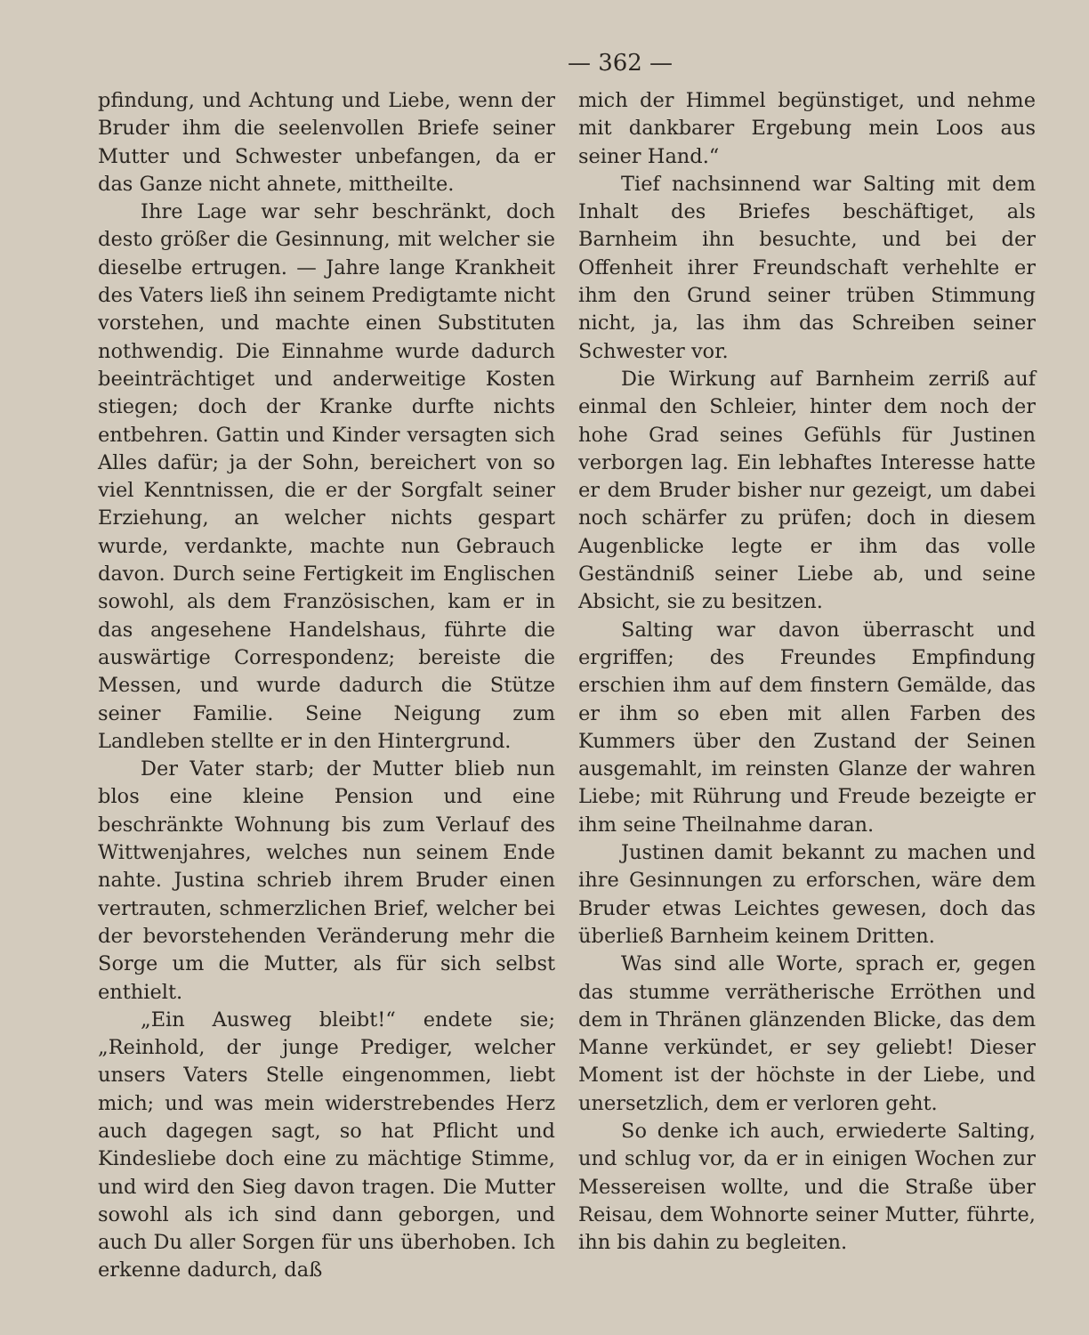— 362 —
pfindung, und Achtung und Liebe, wenn der Bruder ihm die seelenvollen Briefe seiner Mutter und Schwester unbefangen, da er das Ganze nicht ahnete, mittheilte.
Ihre Lage war sehr beschränkt, doch desto größer die Gesinnung, mit welcher sie dieselbe ertrugen. — Jahre lange Krankheit des Vaters ließ ihn seinem Predigtamte nicht vorstehen, und machte einen Substituten nothwendig. Die Einnahme wurde dadurch beeinträchtiget und anderweitige Kosten stiegen; doch der Kranke durfte nichts entbehren. Gattin und Kinder versagten sich Alles dafür; ja der Sohn, bereichert von so viel Kenntnissen, die er der Sorgfalt seiner Erziehung, an welcher nichts gespart wurde, verdankte, machte nun Gebrauch davon. Durch seine Fertigkeit im Englischen sowohl, als dem Französischen, kam er in das angesehene Handelshaus, führte die auswärtige Correspondenz; bereiste die Messen, und wurde dadurch die Stütze seiner Familie. Seine Neigung zum Landleben stellte er in den Hintergrund.
Der Vater starb; der Mutter blieb nun blos eine kleine Pension und eine beschränkte Wohnung bis zum Verlauf des Wittwenjahres, welches nun seinem Ende nahte. Justina schrieb ihrem Bruder einen vertrauten, schmerzlichen Brief, welcher bei der bevorstehenden Veränderung mehr die Sorge um die Mutter, als für sich selbst enthielt.
„Ein Ausweg bleibt!“ endete sie; „Reinhold, der junge Prediger, welcher unsers Vaters Stelle eingenommen, liebt mich; und was mein widerstrebendes Herz auch dagegen sagt, so hat Pflicht und Kindesliebe doch eine zu mächtige Stimme, und wird den Sieg davon tragen. Die Mutter sowohl als ich sind dann geborgen, und auch Du aller Sorgen für uns überhoben. Ich erkenne dadurch, daß
mich der Himmel begünstiget, und nehme mit dankbarer Ergebung mein Loos aus seiner Hand.“
Tief nachsinnend war Salting mit dem Inhalt des Briefes beschäftiget, als Barnheim ihn besuchte, und bei der Offenheit ihrer Freundschaft verhehlte er ihm den Grund seiner trüben Stimmung nicht, ja, las ihm das Schreiben seiner Schwester vor.
Die Wirkung auf Barnheim zerriß auf einmal den Schleier, hinter dem noch der hohe Grad seines Gefühls für Justinen verborgen lag. Ein lebhaftes Interesse hatte er dem Bruder bisher nur gezeigt, um dabei noch schärfer zu prüfen; doch in diesem Augenblicke legte er ihm das volle Geständniß seiner Liebe ab, und seine Absicht, sie zu besitzen.
Salting war davon überrascht und ergriffen; des Freundes Empfindung erschien ihm auf dem finstern Gemälde, das er ihm so eben mit allen Farben des Kummers über den Zustand der Seinen ausgemahlt, im reinsten Glanze der wahren Liebe; mit Rührung und Freude bezeigte er ihm seine Theilnahme daran.
Justinen damit bekannt zu machen und ihre Gesinnungen zu erforschen, wäre dem Bruder etwas Leichtes gewesen, doch das überließ Barnheim keinem Dritten.
Was sind alle Worte, sprach er, gegen das stumme verrätherische Erröthen und dem in Thränen glänzenden Blicke, das dem Manne verkündet, er sey geliebt! Dieser Moment ist der höchste in der Liebe, und unersetzlich, dem er verloren geht.
So denke ich auch, erwiederte Salting, und schlug vor, da er in einigen Wochen zur Messereisen wollte, und die Straße über Reisau, dem Wohnorte seiner Mutter, führte, ihn bis dahin zu begleiten.